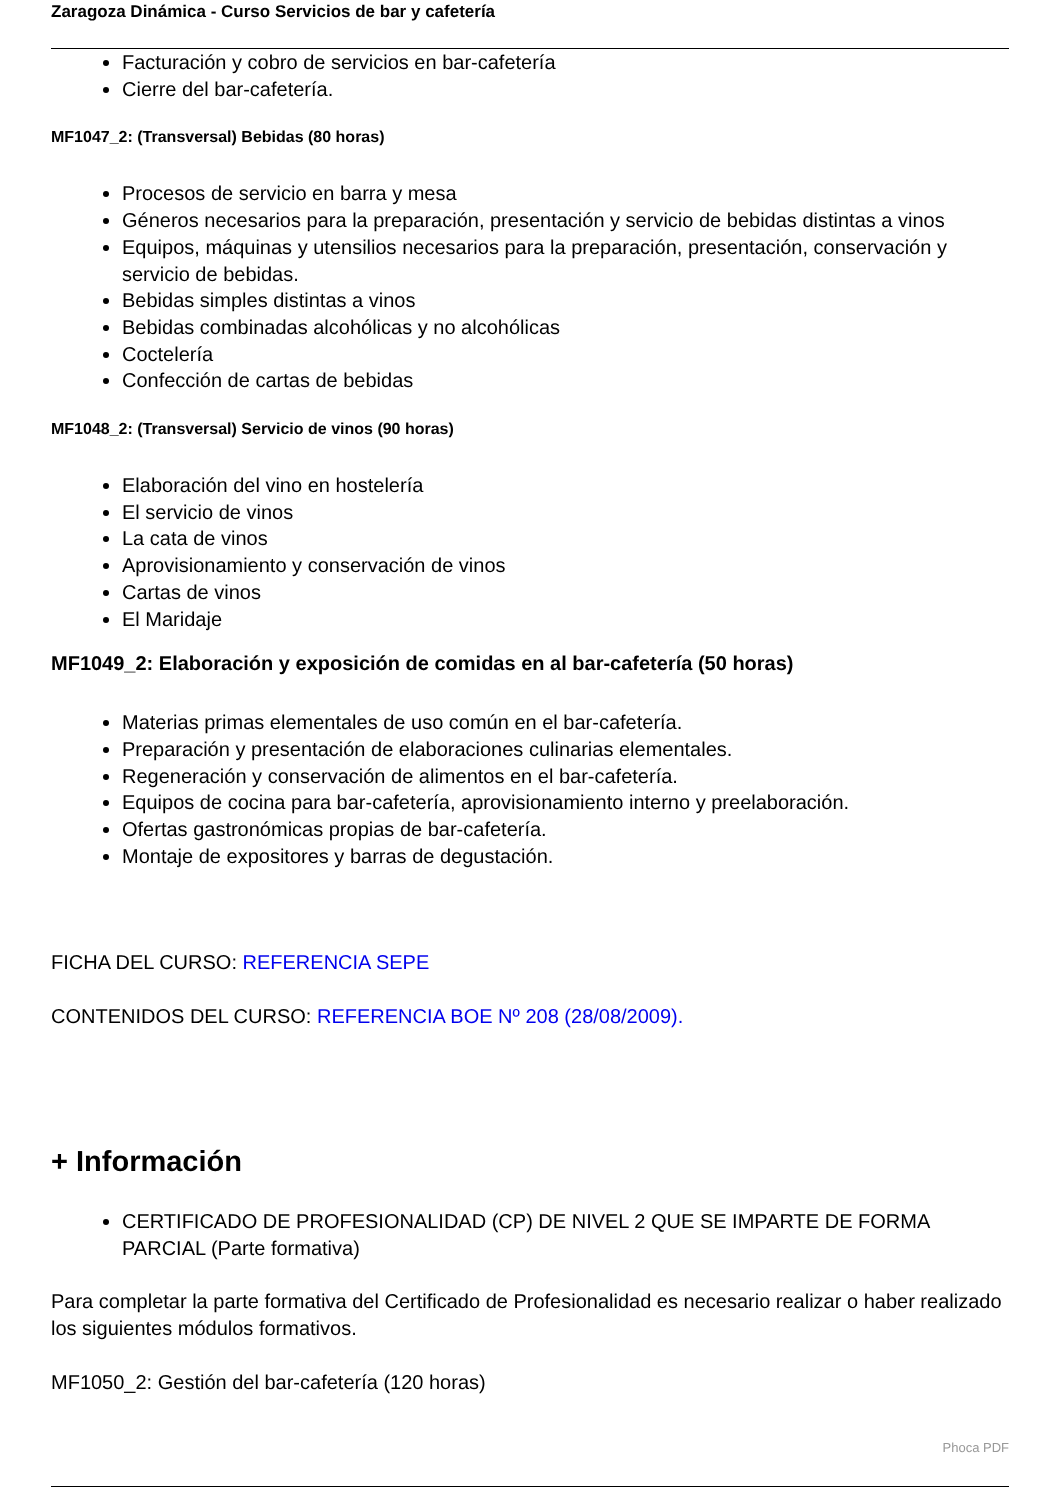Zaragoza Dinámica - Curso Servicios de bar y cafetería
Facturación y cobro de servicios en bar-cafetería
Cierre del bar-cafetería.
MF1047_2: (Transversal) Bebidas (80 horas)
Procesos de servicio en barra y mesa
Géneros necesarios para la preparación, presentación y servicio de bebidas distintas a vinos
Equipos, máquinas y utensilios necesarios para la preparación, presentación, conservación y servicio de bebidas.
Bebidas simples distintas a vinos
Bebidas combinadas alcohólicas y no alcohólicas
Coctelería
Confección de cartas de bebidas
MF1048_2: (Transversal) Servicio de vinos (90 horas)
Elaboración del vino en hostelería
El servicio de vinos
La cata de vinos
Aprovisionamiento y conservación de vinos
Cartas de vinos
El Maridaje
MF1049_2: Elaboración y exposición de comidas en al bar-cafetería (50 horas)
Materias primas elementales de uso común en el bar-cafetería.
Preparación y presentación de elaboraciones culinarias elementales.
Regeneración y conservación de alimentos en el bar-cafetería.
Equipos de cocina para bar-cafetería, aprovisionamiento interno y preelaboración.
Ofertas gastronómicas propias de bar-cafetería.
Montaje de expositores y barras de degustación.
FICHA DEL CURSO: REFERENCIA SEPE
CONTENIDOS DEL CURSO: REFERENCIA BOE Nº 208 (28/08/2009).
+ Información
CERTIFICADO DE PROFESIONALIDAD (CP) DE NIVEL 2 QUE SE IMPARTE DE FORMA PARCIAL (Parte formativa)
Para completar la parte formativa del Certificado de Profesionalidad es necesario realizar o haber realizado los siguientes módulos formativos.
MF1050_2: Gestión del bar-cafetería (120 horas)
Phoca PDF